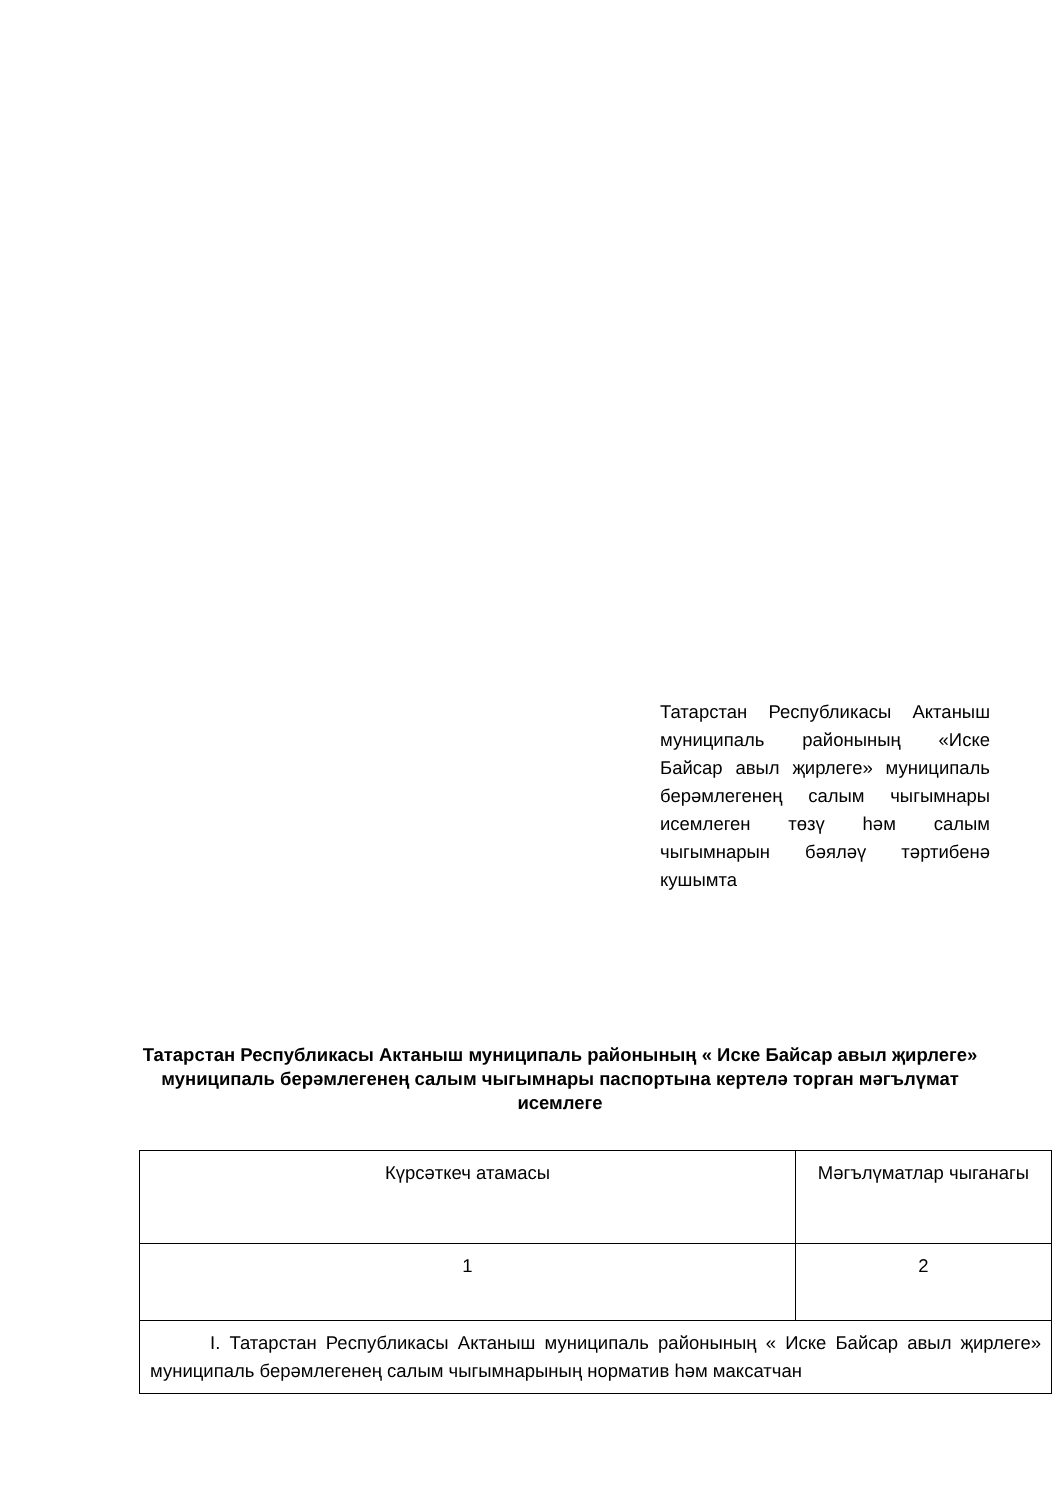Татарстан Республикасы Актаныш муниципаль районының «Иске Байсар авыл җирлеге» муниципаль берәмлегенең салым чыгымнары исемлеген төзү һәм салым чыгымнарын бәяләү тәртибенә кушымта
Татарстан Республикасы Актаныш муниципаль районының « Иске Байсар авыл җирлеге» муниципаль берәмлегенең салым чыгымнары паспортына кертелә торган мәгълүмат исемлеге
| Күрсәткеч атамасы | Мәгълүматлар чыганагы |
| 1 | 2 |
| I. Татарстан Республикасы Актаныш муниципаль районының « Иске Байсар авыл җирлеге» муниципаль берәмлегенең салым чыгымнарының норматив һәм максатчан | |